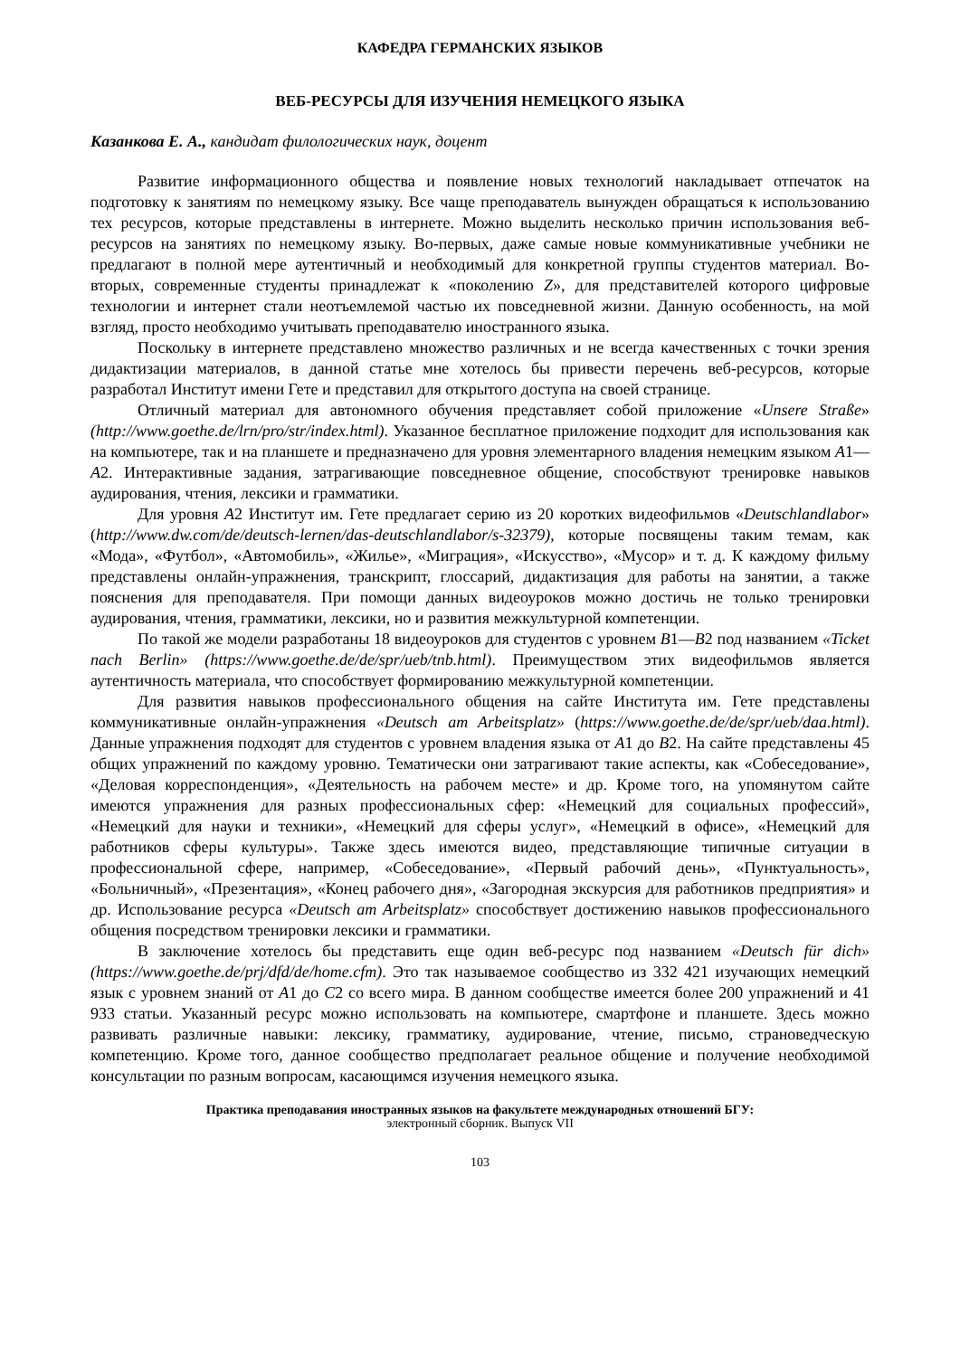КАФЕДРА ГЕРМАНСКИХ ЯЗЫКОВ
ВЕБ-РЕСУРСЫ ДЛЯ ИЗУЧЕНИЯ НЕМЕЦКОГО ЯЗЫКА
Казанкова Е. А., кандидат филологических наук, доцент
Развитие информационного общества и появление новых технологий накладывает отпечаток на подготовку к занятиям по немецкому языку. Все чаще преподаватель вынужден обращаться к использованию тех ресурсов, которые представлены в интернете. Можно выделить несколько причин использования веб-ресурсов на занятиях по немецкому языку. Во-первых, даже самые новые коммуникативные учебники не предлагают в полной мере аутентичный и необходимый для конкретной группы студентов материал. Во-вторых, современные студенты принадлежат к «поколению Z», для представителей которого цифровые технологии и интернет стали неотъемлемой частью их повседневной жизни. Данную особенность, на мой взгляд, просто необходимо учитывать преподавателю иностранного языка.
Поскольку в интернете представлено множество различных и не всегда качественных с точки зрения дидактизации материалов, в данной статье мне хотелось бы привести перечень веб-ресурсов, которые разработал Институт имени Гете и представил для открытого доступа на своей странице.
Отличный материал для автономного обучения представляет собой приложение «Unsere Straße» (http://www.goethe.de/lrn/pro/str/index.html). Указанное бесплатное приложение подходит для использования как на компьютере, так и на планшете и предназначено для уровня элементарного владения немецким языком A1—A2. Интерактивные задания, затрагивающие повседневное общение, способствуют тренировке навыков аудирования, чтения, лексики и грамматики.
Для уровня A2 Институт им. Гете предлагает серию из 20 коротких видеофильмов «Deutschlandlabor» (http://www.dw.com/de/deutsch-lernen/das-deutschlandlabor/s-32379), которые посвящены таким темам, как «Мода», «Футбол», «Автомобиль», «Жилье», «Миграция», «Искусство», «Мусор» и т. д. К каждому фильму представлены онлайн-упражнения, транскрипт, глоссарий, дидактизация для работы на занятии, а также пояснения для преподавателя. При помощи данных видеоуроков можно достичь не только тренировки аудирования, чтения, грамматики, лексики, но и развития межкультурной компетенции.
По такой же модели разработаны 18 видеоуроков для студентов с уровнем B1—B2 под названием «Ticket nach Berlin» (https://www.goethe.de/de/spr/ueb/tnb.html). Преимуществом этих видеофильмов является аутентичность материала, что способствует формированию межкультурной компетенции.
Для развития навыков профессионального общения на сайте Института им. Гете представлены коммуникативные онлайн-упражнения «Deutsch am Arbeitsplatz» (https://www.goethe.de/de/spr/ueb/daa.html). Данные упражнения подходят для студентов с уровнем владения языка от A1 до B2. На сайте представлены 45 общих упражнений по каждому уровню. Тематически они затрагивают такие аспекты, как «Собеседование», «Деловая корреспонденция», «Деятельность на рабочем месте» и др. Кроме того, на упомянутом сайте имеются упражнения для разных профессиональных сфер: «Немецкий для социальных профессий», «Немецкий для науки и техники», «Немецкий для сферы услуг», «Немецкий в офисе», «Немецкий для работников сферы культуры». Также здесь имеются видео, представляющие типичные ситуации в профессиональной сфере, например, «Собеседование», «Первый рабочий день», «Пунктуальность», «Больничный», «Презентация», «Конец рабочего дня», «Загородная экскурсия для работников предприятия» и др. Использование ресурса «Deutsch am Arbeitsplatz» способствует достижению навыков профессионального общения посредством тренировки лексики и грамматики.
В заключение хотелось бы представить еще один веб-ресурс под названием «Deutsch für dich» (https://www.goethe.de/prj/dfd/de/home.cfm). Это так называемое сообщество из 332 421 изучающих немецкий язык с уровнем знаний от A1 до C2 со всего мира. В данном сообществе имеется более 200 упражнений и 41 933 статьи. Указанный ресурс можно использовать на компьютере, смартфоне и планшете. Здесь можно развивать различные навыки: лексику, грамматику, аудирование, чтение, письмо, страноведческую компетенцию. Кроме того, данное сообщество предполагает реальное общение и получение необходимой консультации по разным вопросам, касающимся изучения немецкого языка.
Практика преподавания иностранных языков на факультете международных отношений БГУ:
электронный сборник. Выпуск VII
103